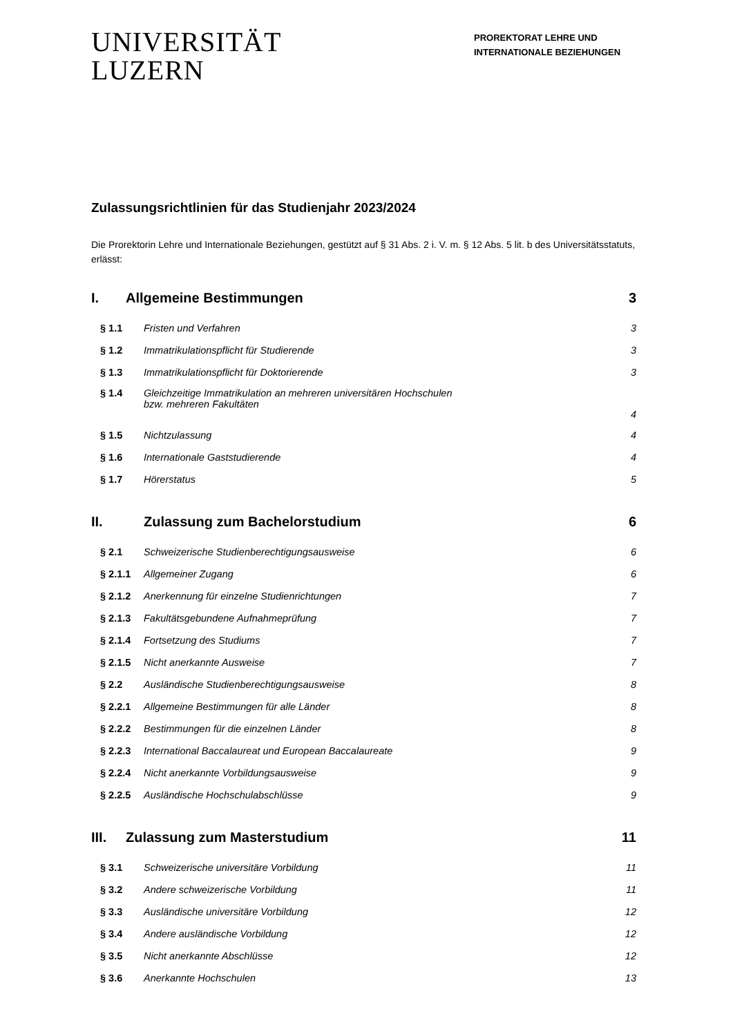UNIVERSITÄT
LUZERN
PROREKTORAT LEHRE UND INTERNATIONALE BEZIEHUNGEN
Zulassungsrichtlinien für das Studienjahr 2023/2024
Die Prorektorin Lehre und Internationale Beziehungen, gestützt auf § 31 Abs. 2 i. V. m. § 12 Abs. 5 lit. b des Universitätsstatuts, erlässt:
I. Allgemeine Bestimmungen 3
§ 1.1 Fristen und Verfahren 3
§ 1.2 Immatrikulationspflicht für Studierende 3
§ 1.3 Immatrikulationspflicht für Doktorierende 3
§ 1.4 Gleichzeitige Immatrikulation an mehreren universitären Hochschulen
bzw. mehreren Fakultäten 4
§ 1.5 Nichtzulassung 4
§ 1.6 Internationale Gaststudierende 4
§ 1.7 Hörerstatus 5
II. Zulassung zum Bachelorstudium 6
§ 2.1 Schweizerische Studienberechtigungsausweise 6
§ 2.1.1 Allgemeiner Zugang 6
§ 2.1.2 Anerkennung für einzelne Studienrichtungen 7
§ 2.1.3 Fakultätsgebundene Aufnahmeprüfung 7
§ 2.1.4 Fortsetzung des Studiums 7
§ 2.1.5 Nicht anerkannte Ausweise 7
§ 2.2 Ausländische Studienberechtigungsausweise 8
§ 2.2.1 Allgemeine Bestimmungen für alle Länder 8
§ 2.2.2 Bestimmungen für die einzelnen Länder 8
§ 2.2.3 International Baccalaureat und European Baccalaureate 9
§ 2.2.4 Nicht anerkannte Vorbildungsausweise 9
§ 2.2.5 Ausländische Hochschulabschlüsse 9
III. Zulassung zum Masterstudium 11
§ 3.1 Schweizerische universitäre Vorbildung 11
§ 3.2 Andere schweizerische Vorbildung 11
§ 3.3 Ausländische universitäre Vorbildung 12
§ 3.4 Andere ausländische Vorbildung 12
§ 3.5 Nicht anerkannte Abschlüsse 12
§ 3.6 Anerkannte Hochschulen 13